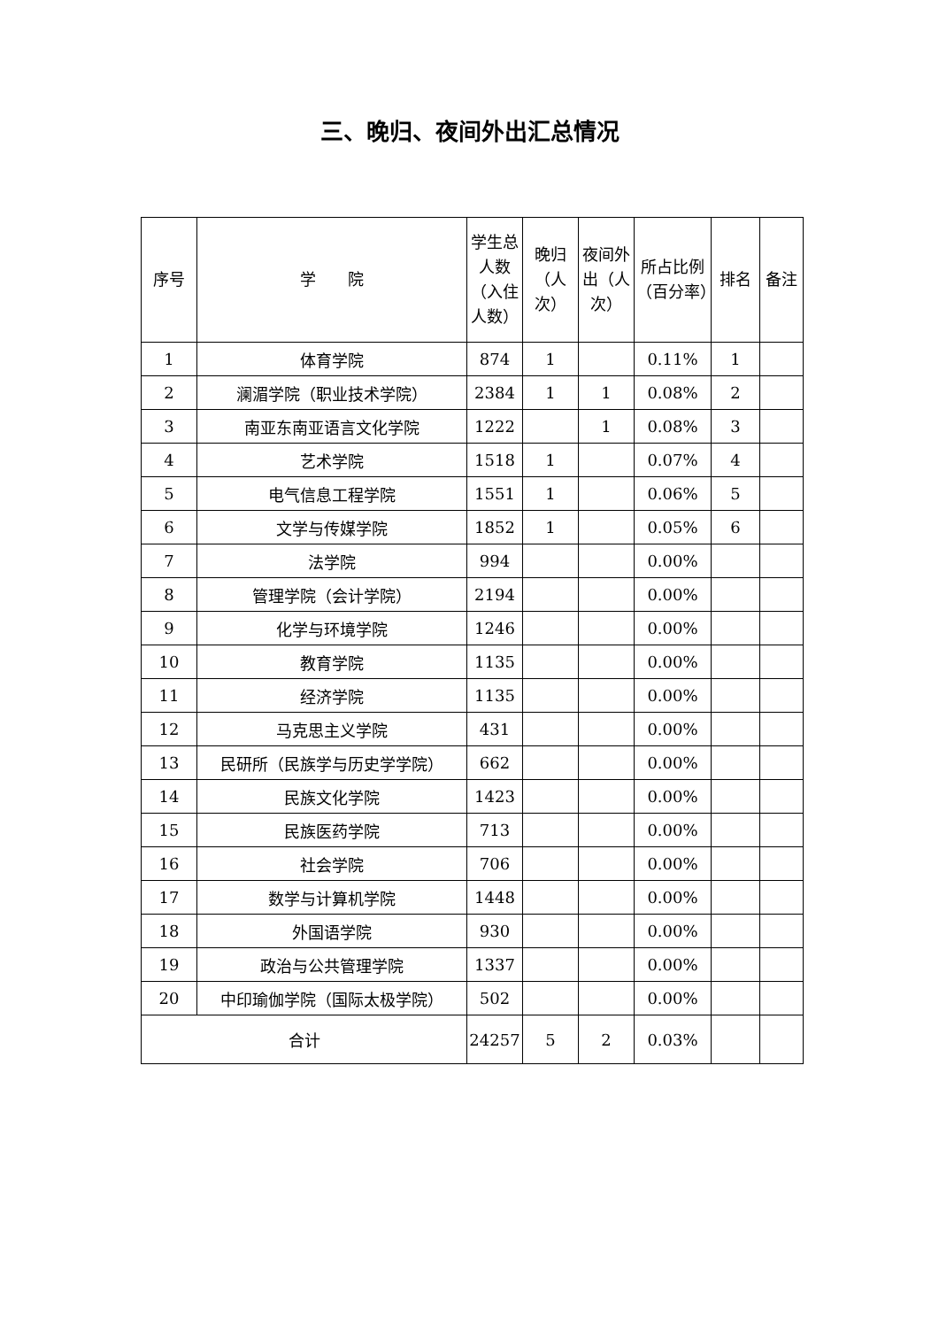三、晚归、夜间外出汇总情况
| 序号 | 学 院 | 学生总人数（入住人数） | 晚归（人次） | 夜间外出（人次） | 所占比例（百分率） | 排名 | 备注 |
| --- | --- | --- | --- | --- | --- | --- | --- |
| 1 | 体育学院 | 874 | 1 | | 0.11% | 1 | |
| 2 | 澜湄学院（职业技术学院） | 2384 | 1 | 1 | 0.08% | 2 | |
| 3 | 南亚东南亚语言文化学院 | 1222 | | 1 | 0.08% | 3 | |
| 4 | 艺术学院 | 1518 | 1 | | 0.07% | 4 | |
| 5 | 电气信息工程学院 | 1551 | 1 | | 0.06% | 5 | |
| 6 | 文学与传媒学院 | 1852 | 1 | | 0.05% | 6 | |
| 7 | 法学院 | 994 | | | 0.00% | | |
| 8 | 管理学院（会计学院） | 2194 | | | 0.00% | | |
| 9 | 化学与环境学院 | 1246 | | | 0.00% | | |
| 10 | 教育学院 | 1135 | | | 0.00% | | |
| 11 | 经济学院 | 1135 | | | 0.00% | | |
| 12 | 马克思主义学院 | 431 | | | 0.00% | | |
| 13 | 民研所（民族学与历史学学院） | 662 | | | 0.00% | | |
| 14 | 民族文化学院 | 1423 | | | 0.00% | | |
| 15 | 民族医药学院 | 713 | | | 0.00% | | |
| 16 | 社会学院 | 706 | | | 0.00% | | |
| 17 | 数学与计算机学院 | 1448 | | | 0.00% | | |
| 18 | 外国语学院 | 930 | | | 0.00% | | |
| 19 | 政治与公共管理学院 | 1337 | | | 0.00% | | |
| 20 | 中印瑜伽学院（国际太极学院） | 502 | | | 0.00% | | |
| 合计 | | 24257 | 5 | 2 | 0.03% | | |